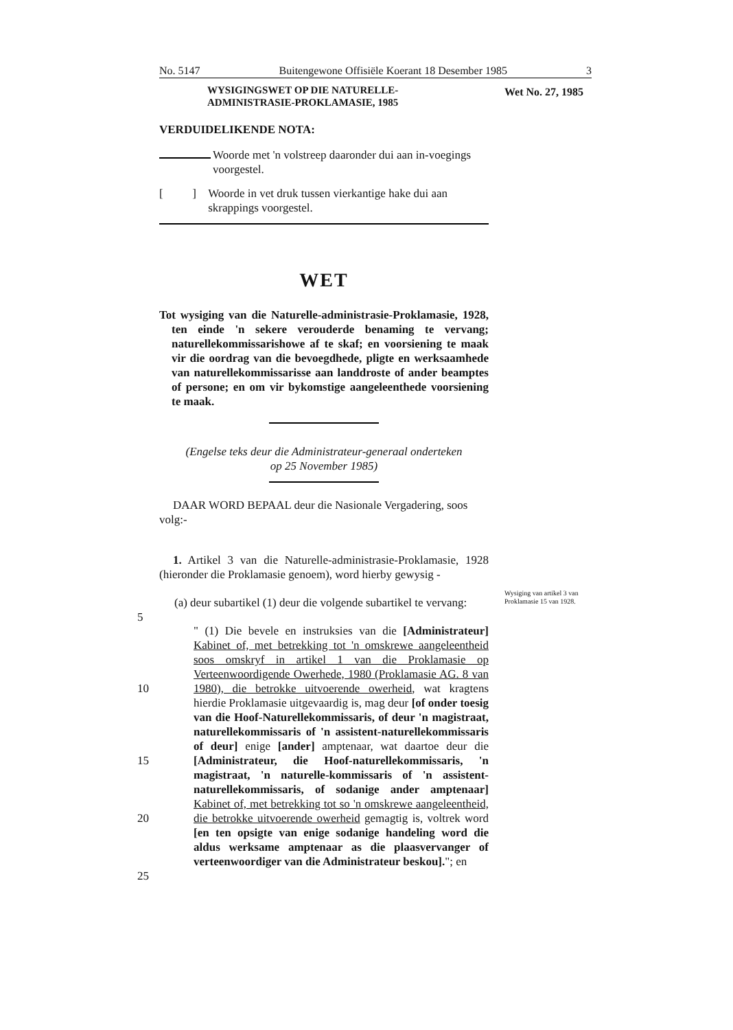Wet No. 27, 1985
Wysiging van artikel 3 van Proklamasie 15 van 1928.
No. 5147 Buitengewone Offisiële Koerant 18 Desember 1985 3
WYSIGINGSWET OP DIE NATURELLE-
ADMINISTRASIE-PROKLAMASIE, 1985
VERDUIDELIKENDE NOTA:
Woorde met 'n volstreep daaronder dui aan in-voegings voorgestel.
[ ]
Woorde in vet druk tussen vierkantige hake dui aan skrappings voorgestel.
WET
Tot wysiging van die Naturelle-administrasie-Proklamasie, 1928, ten einde 'n sekere verouderde benaming te vervang; naturellekommissarishowe af te skaf; en voorsiening te maak vir die oordrag van die bevoegdhede, pligte en werksaamhede van naturellekommissarisse aan landdroste of ander beamptes of persone; en om vir bykomstige aangeleenthede voorsiening te maak.
(Engelse teks deur die Administrateur-generaal onderteken
op 25 November 1985)
DAAR WORD BEPAAL deur die Nasionale Vergadering, soos volg:-
1. Artikel 3 van die Naturelle-administrasie-Proklamasie, 1928 (hieronder die Proklamasie genoem), word hierby gewysig -
(a) deur subartikel (1) deur die volgende subartikel te vervang:
5
" (1) Die bevele en instruksies van die [Administrateur] Kabinet of, met betrekking tot 'n omskrewe aangeleentheid soos omskryf in artikel 1 van die Proklamasie op Verteenwoordigende Owerhede, 1980 (Proklamasie AG. 8 van 1980), die betrokke uitvoerende owerheid, wat kragtens hierdie Proklamasie uitgevaardig is, mag deur [of onder toesig van die Hoof-Naturellekommissaris, of deur 'n magistraat, naturellekommissaris of 'n assistent-naturellekommissaris of deur] enige [ander] amptenaar, wat daartoe deur die [Administrateur, die Hoof-naturellekommissaris, 'n magistraat, 'n naturelle-kommissaris of 'n assistent-naturellekommissaris, of sodanige ander amptenaar] Kabinet of, met betrekking tot so 'n omskrewe aangeleentheid, die betrokke uitvoerende owerheid gemagtig is, voltrek word [en ten opsigte van enige sodanige handeling word die aldus werksame amptenaar as die plaasvervanger of verteenwoordiger van die Administrateur beskou]."; en
10
15
20
25